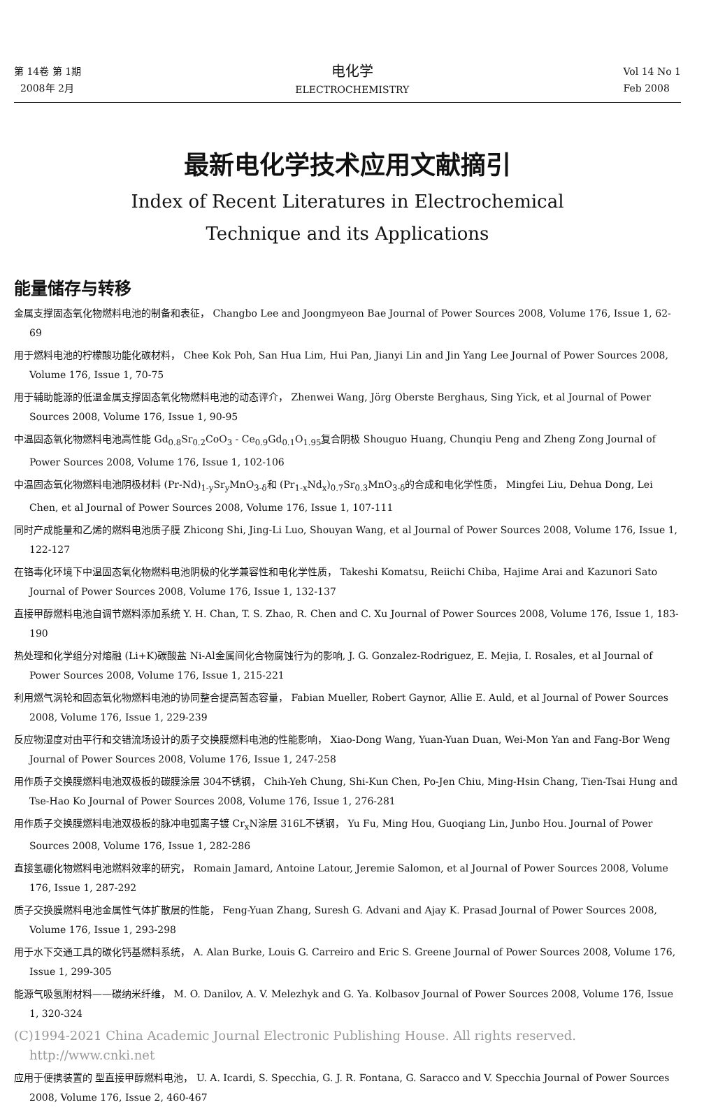第 14卷 第 1期
2008年 2月
电化学
ELECTROCHEMISTRY
Vol 14 No 1
Feb 2008
最新电化学技术应用文献摘引
Index of Recent Literatures in Electrochemical
Technique and its Applications
能量储存与转移
金属支撑固态氧化物燃料电池的制备和表征， Changbo Lee and Joongmyeon Bae Journal of Power Sources 2008, Volume 176, Issue 1, 62-69
用于燃料电池的柠檬酸功能化碳材料， Chee Kok Poh, San Hua Lim, Hui Pan, Jianyi Lin and Jin Yang Lee Journal of Power Sources 2008, Volume 176, Issue 1, 70-75
用于辅助能源的低温金属支撑固态氧化物燃料电池的动态评介， Zhenwei Wang, Jörg Oberste Berghaus, Sing Yick, et al Journal of Power Sources 2008, Volume 176, Issue 1, 90-95
中温固态氧化物燃料电池高性能 Gd<sub>0.8</sub>Sr<sub>0.2</sub>CoO<sub>3</sub> - Ce<sub>0.9</sub>Gd<sub>0.1</sub>O<sub>1.95</sub>复合阴极 Shouguo Huang, Chunqiu Peng and Zheng Zong Journal of Power Sources 2008, Volume 176, Issue 1, 102-106
中温固态氧化物燃料电池阴极材料 (Pr-Nd)<sub>1-y</sub>Sr<sub>y</sub>MnO<sub>3-δ</sub>和 (Pr<sub>1-x</sub>Nd<sub>x</sub>)<sub>0.7</sub>Sr<sub>0.3</sub>MnO<sub>3-δ</sub>的合成和电化学性质， Mingfei Liu, Dehua Dong, Lei Chen, et al Journal of Power Sources 2008, Volume 176, Issue 1, 107-111
同时产成能量和乙烯的燃料电池质子膜 Zhicong Shi, Jing-Li Luo, Shouyan Wang, et al Journal of Power Sources 2008, Volume 176, Issue 1, 122-127
在铬毒化环境下中温固态氧化物燃料电池阴极的化学兼容性和电化学性质， Takeshi Komatsu, Reiichi Chiba, Hajime Arai and Kazunori Sato Journal of Power Sources 2008, Volume 176, Issue 1, 132-137
直接甲醇燃料电池自调节燃料添加系统 Y. H. Chan, T. S. Zhao, R. Chen and C. Xu Journal of Power Sources 2008, Volume 176, Issue 1, 183-190
热处理和化学组分对熔融 (Li+K)碳酸盐 Ni-Al金属间化合物腐蚀行为的影响, J. G. Gonzalez-Rodriguez, E. Mejia, I. Rosales, et al Journal of Power Sources 2008, Volume 176, Issue 1, 215-221
利用燃气涡轮和固态氧化物燃料电池的协同整合提高暂态容量， Fabian Mueller, Robert Gaynor, Allie E. Auld, et al Journal of Power Sources 2008, Volume 176, Issue 1, 229-239
反应物湿度对由平行和交错流场设计的质子交换膜燃料电池的性能影响， Xiao-Dong Wang, Yuan-Yuan Duan, Wei-Mon Yan and Fang-Bor Weng Journal of Power Sources 2008, Volume 176, Issue 1, 247-258
用作质子交换膜燃料电池双极板的碳膜涂层 304不锈钢， Chih-Yeh Chung, Shi-Kun Chen, Po-Jen Chiu, Ming-Hsin Chang, Tien-Tsai Hung and Tse-Hao Ko Journal of Power Sources 2008, Volume 176, Issue 1, 276-281
用作质子交换膜燃料电池双极板的脉冲电弧离子镀 Cr<sub>x</sub>N涂层 316L不锈钢， Yu Fu, Ming Hou, Guoqiang Lin, Junbo Hou. Journal of Power Sources 2008, Volume 176, Issue 1, 282-286
直接氢硼化物燃料电池燃料效率的研究， Romain Jamard, Antoine Latour, Jeremie Salomon, et al Journal of Power Sources 2008, Volume 176, Issue 1, 287-292
质子交换膜燃料电池金属性气体扩散层的性能， Feng-Yuan Zhang, Suresh G. Advani and Ajay K. Prasad Journal of Power Sources 2008, Volume 176, Issue 1, 293-298
用于水下交通工具的碳化钙基燃料系统， A. Alan Burke, Louis G. Carreiro and Eric S. Greene Journal of Power Sources 2008, Volume 176, Issue 1, 299-305
能源气吸氢附材料——碳纳米纤维， M. O. Danilov, A. V. Melezhyk and G. Ya. Kolbasov Journal of Power Sources 2008, Volume 176, Issue 1, 320-324
(C)1994-2021 China Academic Journal Electronic Publishing House. All rights reserved. http://www.cnki.net
应用于便携装置的 型直接甲醇燃料电池， U. A. Icardi, S. Specchia, G. J. R. Fontana, G. Saracco and V. Specchia Journal of Power Sources 2008, Volume 176, Issue 2, 460-467